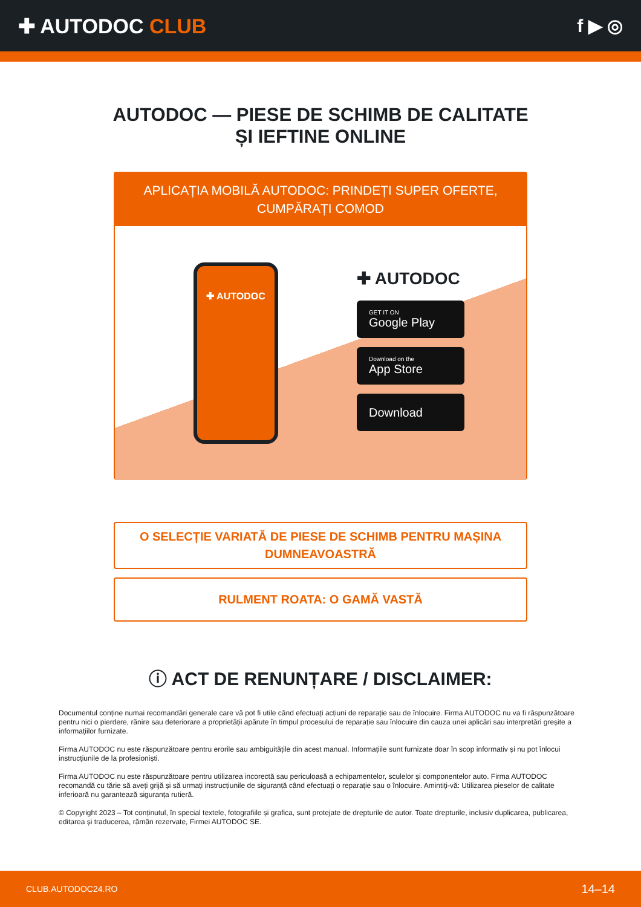✚ AUTODOC CLUB f ▶ ◎
AUTODOC — PIESE DE SCHIMB DE CALITATE ȘI IEFTINE ONLINE
APLICAȚIA MOBILĂ AUTODOC: PRINDEȚI SUPER OFERTE, CUMPĂRAȚI COMOD
✚ AUTODOC
✚ AUTODOC
GET IT ON
Google Play
Download on the
App Store
Download
O SELECȚIE VARIATĂ DE PIESE DE SCHIMB PENTRU MAȘINA DUMNEAVOASTRĂ
RULMENT ROATA: O GAMĂ VASTĂ
ⓘ ACT DE RENUNȚARE / DISCLAIMER:
Documentul conține numai recomandări generale care vă pot fi utile când efectuați acțiuni de reparație sau de înlocuire. Firma AUTODOC nu va fi răspunzătoare pentru nici o pierdere, rănire sau deteriorare a proprietății apărute în timpul procesului de reparație sau înlocuire din cauza unei aplicări sau interpretări greșite a informațiilor furnizate.
Firma AUTODOC nu este răspunzătoare pentru erorile sau ambiguitățile din acest manual. Informațiile sunt furnizate doar în scop informativ și nu pot înlocui instrucțiunile de la profesioniști.
Firma AUTODOC nu este răspunzătoare pentru utilizarea incorectă sau periculoasă a echipamentelor, sculelor și componentelor auto. Firma AUTODOC recomandă cu tărie să aveți grijă și să urmați instrucțiunile de siguranță când efectuați o reparație sau o înlocuire. Amintiți-vă: Utilizarea pieselor de calitate inferioară nu garantează siguranța rutieră.
© Copyright 2023 – Tot conținutul, în special textele, fotografiile și grafica, sunt protejate de drepturile de autor. Toate drepturile, inclusiv duplicarea, publicarea, editarea și traducerea, rămân rezervate, Firmei AUTODOC SE.
CLUB.AUTODOC24.RO 14–14